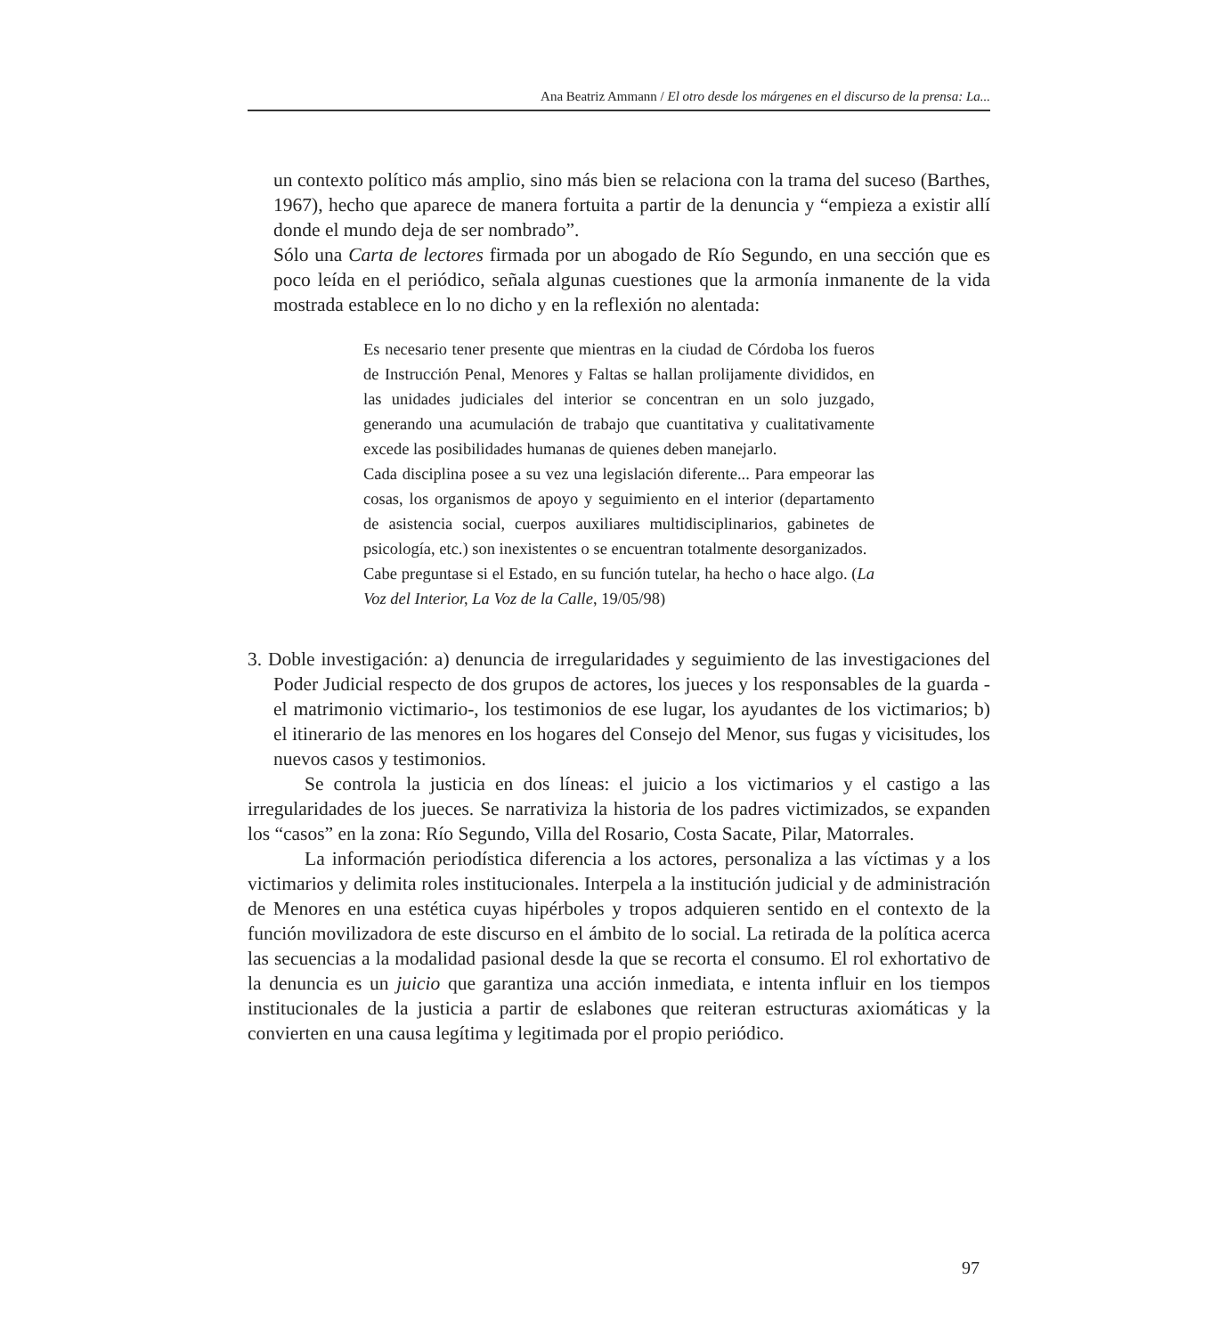Ana Beatriz Ammann / El otro desde los márgenes en el discurso de la prensa: La...
un contexto político más amplio, sino más bien se relaciona con la trama del suceso (Barthes, 1967), hecho que aparece de manera fortuita a partir de la denuncia y “empieza a existir allí donde el mundo deja de ser nombrado”.
Sólo una Carta de lectores firmada por un abogado de Río Segundo, en una sección que es poco leída en el periódico, señala algunas cuestiones que la armonía inmanente de la vida mostrada establece en lo no dicho y en la reflexión no alentada:
Es necesario tener presente que mientras en la ciudad de Córdoba los fueros de Instrucción Penal, Menores y Faltas se hallan prolijamente divididos, en las unidades judiciales del interior se concentran en un solo juzgado, generando una acumulación de trabajo que cuantitativa y cualitativamente excede las posibilidades humanas de quienes deben manejarlo.
Cada disciplina posee a su vez una legislación diferente... Para empeorar las cosas, los organismos de apoyo y seguimiento en el interior (departamento de asistencia social, cuerpos auxiliares multidisciplinarios, gabinetes de psicología, etc.) son inexistentes o se encuentran totalmente desorganizados.
Cabe preguntase si el Estado, en su función tutelar, ha hecho o hace algo. (La Voz del Interior, La Voz de la Calle, 19/05/98)
3. Doble investigación: a) denuncia de irregularidades y seguimiento de las investigaciones del Poder Judicial respecto de dos grupos de actores, los jueces y los responsables de la guarda -el matrimonio victimario-, los testimonios de ese lugar, los ayudantes de los victimarios; b) el itinerario de las menores en los hogares del Consejo del Menor, sus fugas y vicisitudes, los nuevos casos y testimonios.
Se controla la justicia en dos líneas: el juicio a los victimarios y el castigo a las irregularidades de los jueces. Se narrativiza la historia de los padres victimizados, se expanden los “casos” en la zona: Río Segundo, Villa del Rosario, Costa Sacate, Pilar, Matorrales.
La información periodística diferencia a los actores, personaliza a las víctimas y a los victimarios y delimita roles institucionales. Interpela a la institución judicial y de administración de Menores en una estética cuyas hipérboles y tropos adquieren sentido en el contexto de la función movilizadora de este discurso en el ámbito de lo social. La retirada de la política acerca las secuencias a la modalidad pasional desde la que se recorta el consumo. El rol exhortativo de la denuncia es un juicio que garantiza una acción inmediata, e intenta influir en los tiempos institucionales de la justicia a partir de eslabones que reiteran estructuras axiomáticas y la convierten en una causa legítima y legitimada por el propio periódico.
97